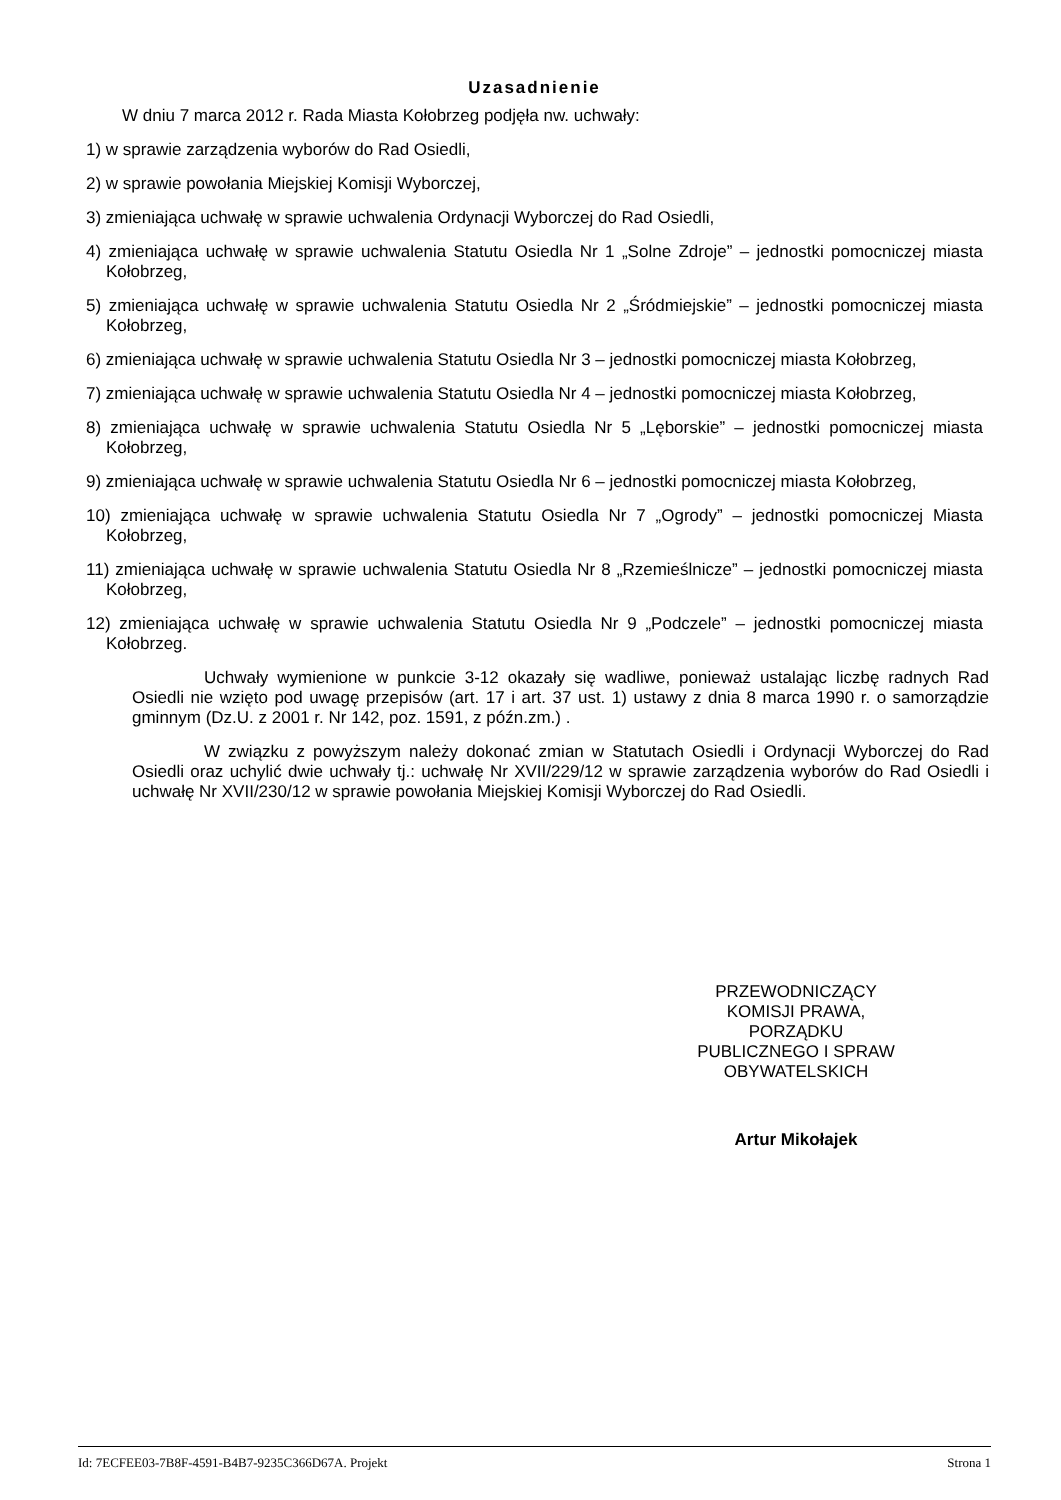Uzasadnienie
W dniu 7 marca 2012 r. Rada Miasta Kołobrzeg podjęła nw. uchwały:
1) w sprawie zarządzenia wyborów do Rad Osiedli,
2) w sprawie powołania Miejskiej Komisji Wyborczej,
3) zmieniająca uchwałę w sprawie uchwalenia Ordynacji Wyborczej do Rad Osiedli,
4) zmieniająca uchwałę w sprawie uchwalenia Statutu Osiedla Nr 1 „Solne Zdroje” – jednostki pomocniczej miasta Kołobrzeg,
5) zmieniająca uchwałę w sprawie uchwalenia Statutu Osiedla Nr 2 „Śródmiejskie” – jednostki pomocniczej miasta Kołobrzeg,
6) zmieniająca uchwałę w sprawie uchwalenia Statutu Osiedla Nr 3 – jednostki pomocniczej miasta Kołobrzeg,
7) zmieniająca uchwałę w sprawie uchwalenia Statutu Osiedla Nr 4 – jednostki pomocniczej miasta Kołobrzeg,
8) zmieniająca uchwałę w sprawie uchwalenia Statutu Osiedla Nr 5 „Lęborskie” – jednostki pomocniczej miasta Kołobrzeg,
9) zmieniająca uchwałę w sprawie uchwalenia Statutu Osiedla Nr 6 – jednostki pomocniczej miasta Kołobrzeg,
10) zmieniająca uchwałę w sprawie uchwalenia Statutu Osiedla Nr 7 „Ogrody” – jednostki pomocniczej Miasta Kołobrzeg,
11) zmieniająca uchwałę w sprawie uchwalenia Statutu Osiedla Nr 8 „Rzemieślnicze” – jednostki pomocniczej miasta Kołobrzeg,
12) zmieniająca uchwałę w sprawie uchwalenia Statutu Osiedla Nr 9 „Podczele” – jednostki pomocniczej miasta Kołobrzeg.
Uchwały wymienione w punkcie 3-12 okazały się wadliwe, ponieważ ustalając liczbę radnych Rad Osiedli nie wzięto pod uwagę przepisów (art. 17 i art. 37 ust. 1) ustawy z dnia 8 marca 1990 r. o samorządzie gminnym (Dz.U. z 2001 r. Nr 142, poz. 1591, z późn.zm.) .
W związku z powyższym należy dokonać zmian w Statutach Osiedli i Ordynacji Wyborczej do Rad Osiedli oraz uchylić dwie uchwały tj.: uchwałę Nr XVII/229/12 w sprawie zarządzenia wyborów do Rad Osiedli i uchwałę Nr XVII/230/12 w sprawie powołania Miejskiej Komisji Wyborczej do Rad Osiedli.
PRZEWODNICZĄCY
KOMISJI PRAWA,
PORZĄDKU
PUBLICZNEGO I SPRAW
OBYWATELSKICH
Artur Mikołajek
Id: 7ECFEE03-7B8F-4591-B4B7-9235C366D67A. Projekt Strona 1